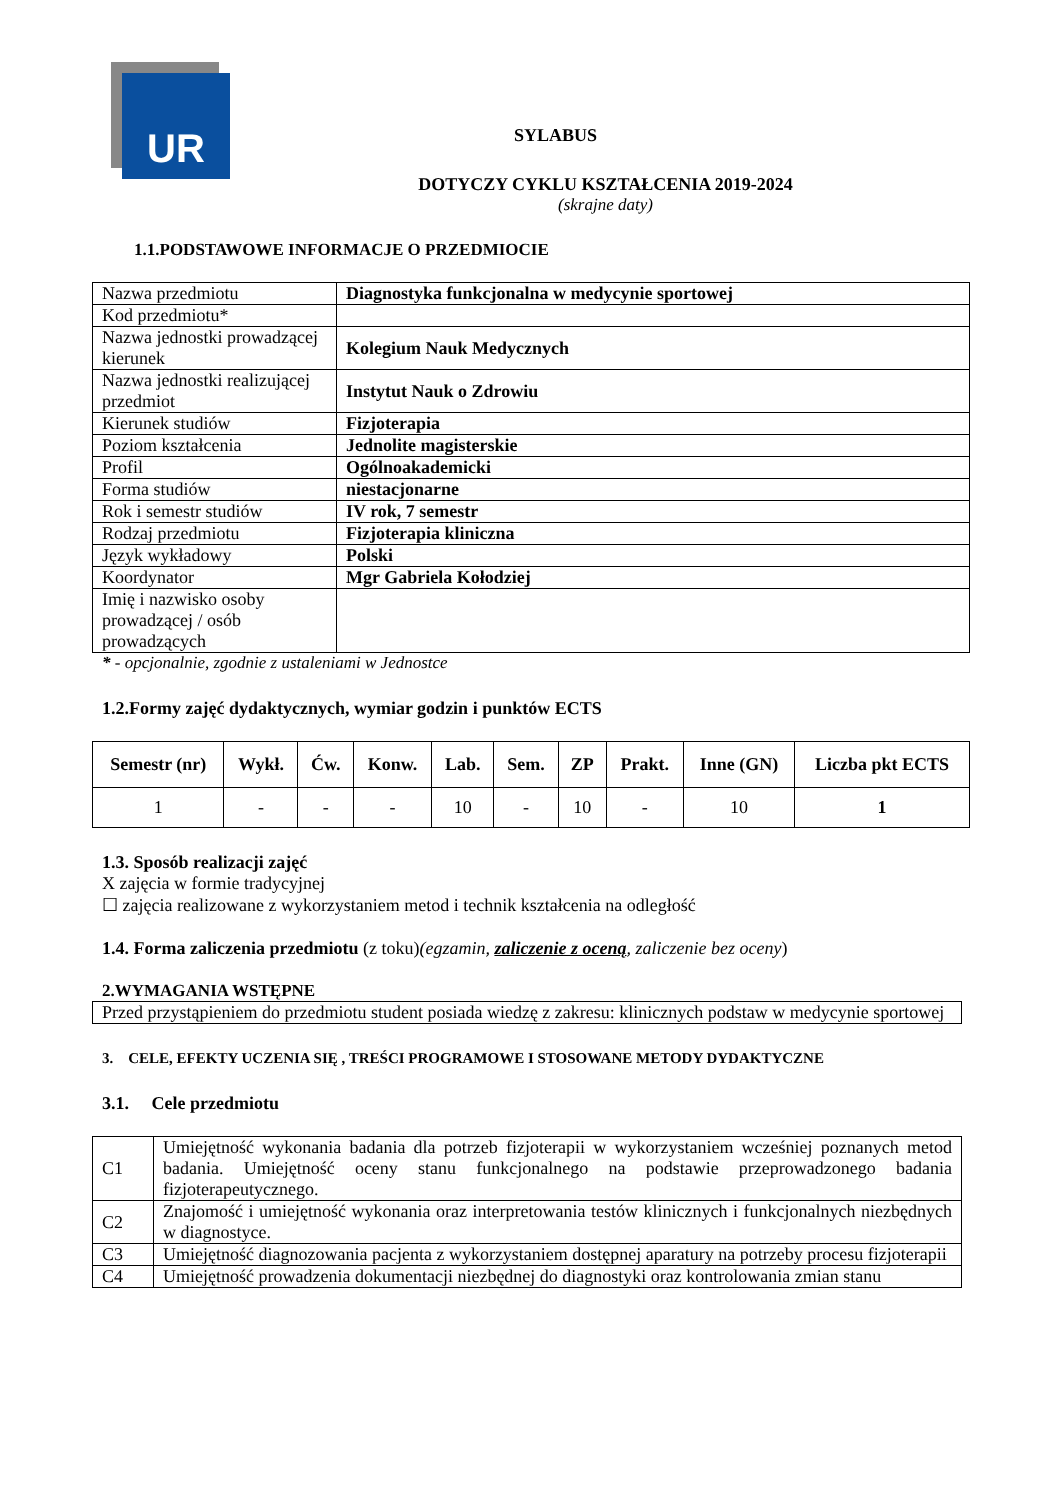UR
SYLABUS
DOTYCZY CYKLU KSZTAŁCENIA 2019-2024
(skrajne daty)
1.1.PODSTAWOWE INFORMACJE O PRZEDMIOCIE
| Nazwa przedmiotu | Diagnostyka funkcjonalna w medycynie sportowej |
| Kod przedmiotu* | |
| Nazwa jednostki prowadzącej kierunek | Kolegium Nauk Medycznych |
| Nazwa jednostki realizującej przedmiot | Instytut Nauk o Zdrowiu |
| Kierunek studiów | Fizjoterapia |
| Poziom kształcenia | Jednolite magisterskie |
| Profil | Ogólnoakademicki |
| Forma studiów | niestacjonarne |
| Rok i semestr studiów | IV rok, 7 semestr |
| Rodzaj przedmiotu | Fizjoterapia kliniczna |
| Język wykładowy | Polski |
| Koordynator | Mgr Gabriela Kołodziej |
| Imię i nazwisko osoby prowadzącej / osób prowadzących | |
* - opcjonalnie, zgodnie z ustaleniami w Jednostce
1.2.Formy zajęć dydaktycznych, wymiar godzin i punktów ECTS
| Semestr (nr) | Wykł. | Ćw. | Konw. | Lab. | Sem. | ZP | Prakt. | Inne (GN) | Liczba pkt ECTS |
| --- | --- | --- | --- | --- | --- | --- | --- | --- | --- |
| 1 | - | - | - | 10 | - | 10 | - | 10 | 1 |
1.3. Sposób realizacji zajęć
X zajęcia w formie tradycyjnej
☐ zajęcia realizowane z wykorzystaniem metod i technik kształcenia na odległość
1.4. Forma zaliczenia przedmiotu (z toku)(egzamin, zaliczenie z oceną, zaliczenie bez oceny)
2.WYMAGANIA WSTĘPNE
| Przed przystąpieniem do przedmiotu student posiada wiedzę z zakresu: klinicznych podstaw w medycynie sportowej |
3. CELE, EFEKTY UCZENIA SIĘ , TREŚCI PROGRAMOWE I STOSOWANE METODY DYDAKTYCZNE
3.1. Cele przedmiotu
| C1 | Umiejętność wykonania badania dla potrzeb fizjoterapii w wykorzystaniem wcześniej poznanych metod badania. Umiejętność oceny stanu funkcjonalnego na podstawie przeprowadzonego badania fizjoterapeutycznego. |
| C2 | Znajomość i umiejętność wykonania oraz interpretowania testów klinicznych i funkcjonalnych niezbędnych w diagnostyce. |
| C3 | Umiejętność diagnozowania pacjenta z wykorzystaniem dostępnej aparatury na potrzeby procesu fizjoterapii |
| C4 | Umiejętność prowadzenia dokumentacji niezbędnej do diagnostyki oraz kontrolowania zmian stanu |